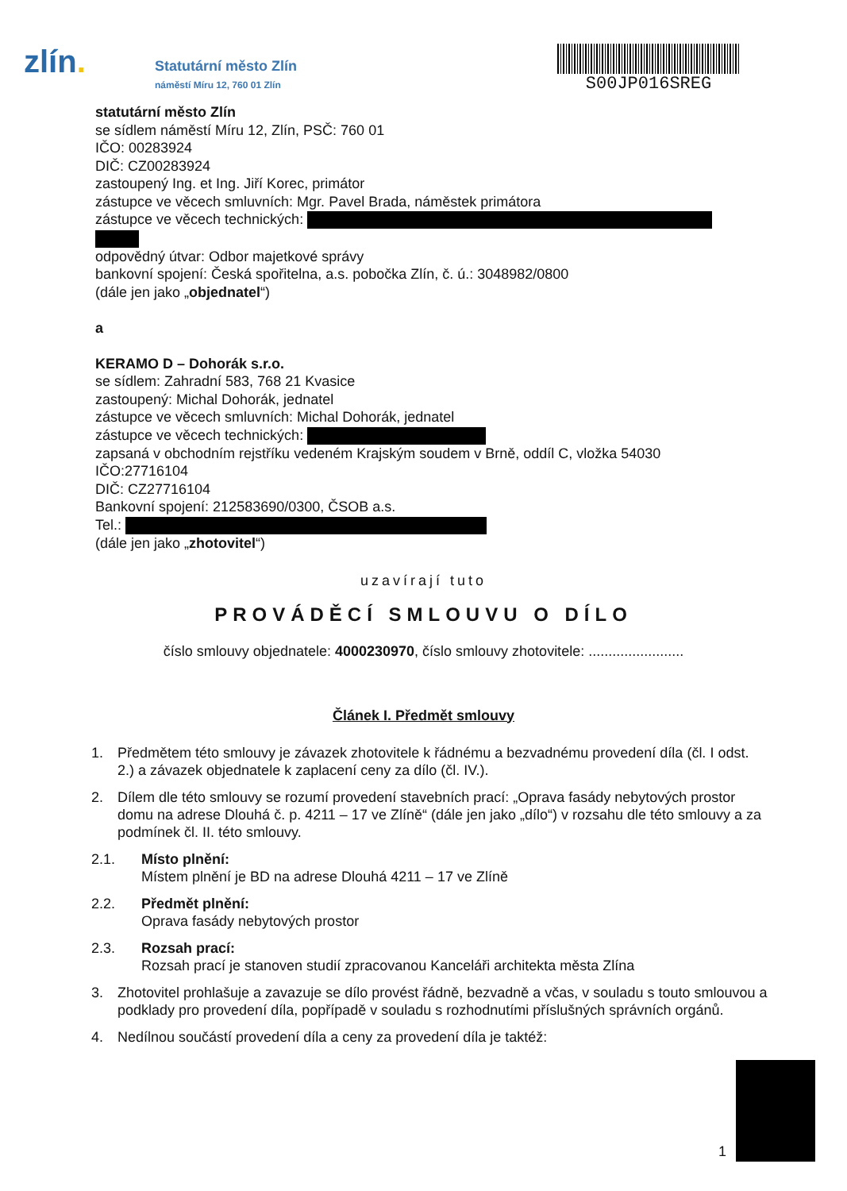zlín.
Statutární město Zlín
náměstí Míru 12, 760 01 Zlín
S00JP016SREG
statutární město Zlín
se sídlem náměstí Míru 12, Zlín, PSČ: 760 01
IČO: 00283924
DIČ: CZ00283924
zastoupený Ing. et Ing. Jiří Korec, primátor
zástupce ve věcech smluvních: Mgr. Pavel Brada, náměstek primátora
zástupce ve věcech technických:
odpovědný útvar: Odbor majetkové správy
bankovní spojení: Česká spořitelna, a.s. pobočka Zlín, č. ú.: 3048982/0800
(dále jen jako „objednatel“)
a
KERAMO D – Dohorák s.r.o.
se sídlem: Zahradní 583, 768 21 Kvasice
zastoupený: Michal Dohorák, jednatel
zástupce ve věcech smluvních: Michal Dohorák, jednatel
zástupce ve věcech technických:
zapsaná v obchodním rejstříku vedeném Krajským soudem v Brně, oddíl C, vložka 54030
IČO:27716104
DIČ: CZ27716104
Bankovní spojení: 212583690/0300, ČSOB a.s.
Tel.:
(dále jen jako „zhotovitel“)
uzavírají tuto
PROVÁDĚCÍ SMLOUVU O DÍLO
číslo smlouvy objednatele: 4000230970, číslo smlouvy zhotovitele: ........................
Článek I. Předmět smlouvy
1. Předmětem této smlouvy je závazek zhotovitele k řádnému a bezvadnému provedení díla (čl. I odst. 2.) a závazek objednatele k zaplacení ceny za dílo (čl. IV.).
2. Dílem dle této smlouvy se rozumí provedení stavebních prací: „Oprava fasády nebytových prostor domu na adrese Dlouhá č. p. 4211 – 17 ve Zlíně“ (dále jen jako „dílo“) v rozsahu dle této smlouvy a za podmínek čl. II. této smlouvy.
2.1. Místo plnění:
Místem plnění je BD na adrese Dlouhá 4211 – 17 ve Zlíně
2.2. Předmět plnění:
Oprava fasády nebytových prostor
2.3. Rozsah prací:
Rozsah prací je stanoven studií zpracovanou Kanceláři architekta města Zlína
3. Zhotovitel prohlašuje a zavazuje se dílo provést řádně, bezvadně a včas, v souladu s touto smlouvou a podklady pro provedení díla, popřípadě v souladu s rozhodnutími příslušných správních orgánů.
4. Nedílnou součástí provedení díla a ceny za provedení díla je taktéž:
1